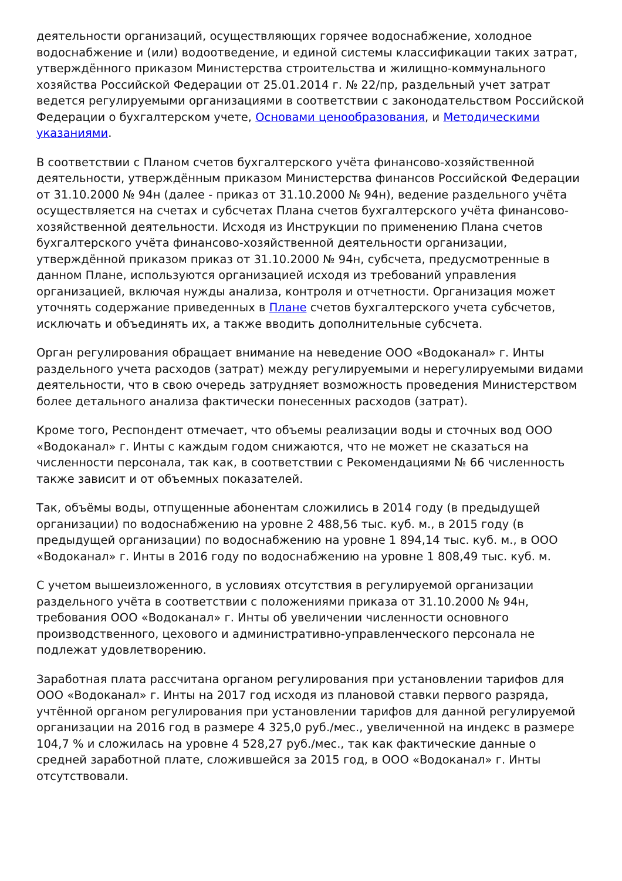деятельности организаций, осуществляющих горячее водоснабжение, холодное водоснабжение и (или) водоотведение, и единой системы классификации таких затрат, утверждённого приказом Министерства строительства и жилищно-коммунального хозяйства Российской Федерации от 25.01.2014 г. № 22/пр, раздельный учет затрат ведется регулируемыми организациями в соответствии с законодательством Российской Федерации о бухгалтерском учете, Основами ценообразования, и Методическими указаниями.
В соответствии с Планом счетов бухгалтерского учёта финансово-хозяйственной деятельности, утверждённым приказом Министерства финансов Российской Федерации от 31.10.2000 № 94н (далее - приказ от 31.10.2000 № 94н), ведение раздельного учёта осуществляется на счетах и субсчетах Плана счетов бухгалтерского учёта финансово-хозяйственной деятельности. Исходя из Инструкции по применению Плана счетов бухгалтерского учёта финансово-хозяйственной деятельности организации, утверждённой приказом приказ от 31.10.2000 № 94н, субсчета, предусмотренные в данном Плане, используются организацией исходя из требований управления организацией, включая нужды анализа, контроля и отчетности. Организация может уточнять содержание приведенных в Плане счетов бухгалтерского учета субсчетов, исключать и объединять их, а также вводить дополнительные субсчета.
Орган регулирования обращает внимание на неведение ООО «Водоканал» г. Инты раздельного учета расходов (затрат) между регулируемыми и нерегулируемыми видами деятельности, что в свою очередь затрудняет возможность проведения Министерством более детального анализа фактически понесенных расходов (затрат).
Кроме того, Респондент отмечает, что объемы реализации воды и сточных вод ООО «Водоканал» г. Инты с каждым годом снижаются, что не может не сказаться на численности персонала, так как, в соответствии с Рекомендациями № 66 численность также зависит и от объемных показателей.
Так, объёмы воды, отпущенные абонентам сложились в 2014 году (в предыдущей организации) по водоснабжению на уровне 2 488,56 тыс. куб. м., в 2015 году (в предыдущей организации) по водоснабжению на уровне 1 894,14 тыс. куб. м., в ООО «Водоканал» г. Инты в 2016 году по водоснабжению на уровне 1 808,49 тыс. куб. м.
С учетом вышеизложенного, в условиях отсутствия в регулируемой организации раздельного учёта в соответствии с положениями приказа от 31.10.2000 № 94н, требования ООО «Водоканал» г. Инты об увеличении численности основного производственного, цехового и административно-управленческого персонала не подлежат удовлетворению.
Заработная плата рассчитана органом регулирования при установлении тарифов для ООО «Водоканал» г. Инты на 2017 год исходя из плановой ставки первого разряда, учтённой органом регулирования при установлении тарифов для данной регулируемой организации на 2016 год в размере 4 325,0 руб./мес., увеличенной на индекс в размере 104,7 % и сложилась на уровне 4 528,27 руб./мес., так как фактические данные о средней заработной плате, сложившейся за 2015 год, в ООО «Водоканал» г. Инты отсутствовали.